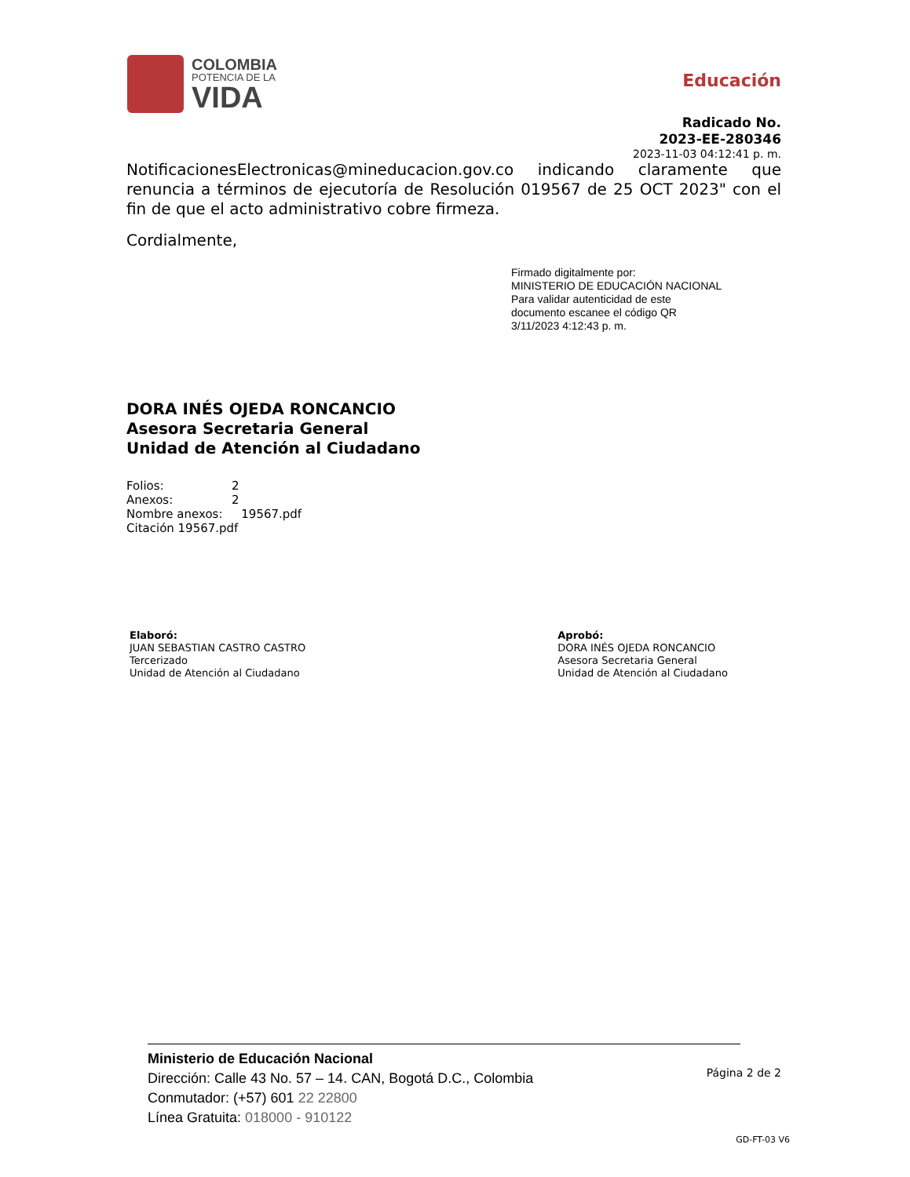COLOMBIA
POTENCIA DE LA
VIDA
Educación
Radicado No.
2023-EE-280346
2023-11-03 04:12:41 p. m.
NotificacionesElectronicas@mineducacion.gov.co indicando claramente que renuncia a términos de ejecutoría de Resolución 019567 de 25 OCT 2023" con el fin de que el acto administrativo cobre firmeza.
Cordialmente,
Firmado digitalmente por:
MINISTERIO DE EDUCACIÓN NACIONAL
Para validar autenticidad de este
documento escanee el código QR
3/11/2023 4:12:43 p. m.
DORA INÉS OJEDA RONCANCIO
Asesora Secretaria General
Unidad de Atención al Ciudadano
Folios: 2
Anexos: 2
Nombre anexos: 19567.pdf
Citación 19567.pdf
Elaboró:
JUAN SEBASTIAN CASTRO CASTRO
Tercerizado
Unidad de Atención al Ciudadano
Aprobó:
DORA INÉS OJEDA RONCANCIO
Asesora Secretaria General
Unidad de Atención al Ciudadano
Ministerio de Educación Nacional
Dirección: Calle 43 No. 57 – 14. CAN, Bogotá D.C., Colombia
Conmutador: (+57) 601 22 22800
Línea Gratuita: 018000 - 910122
Página 2 de 2
GD-FT-03 V6